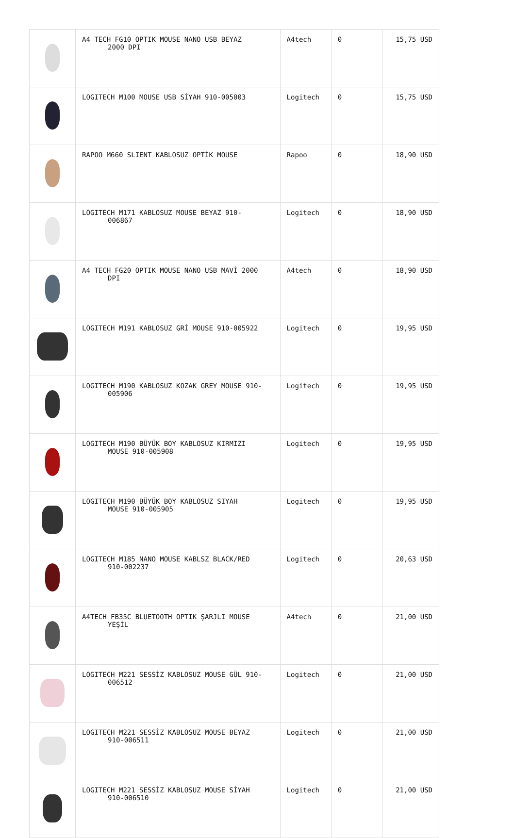| | A4 TECH FG10 OPTIK MOUSE NANO USB BEYAZ 2000 DPI | A4tech | 0 | 15,75 USD |
| | LOGITECH M100 MOUSE USB SİYAH 910-005003 | Logitech | 0 | 15,75 USD |
| | RAPOO M660 SLIENT KABLOSUZ OPTİK MOUSE | Rapoo | 0 | 18,90 USD |
| | LOGITECH M171 KABLOSUZ MOUSE BEYAZ 910- 006867 | Logitech | 0 | 18,90 USD |
| | A4 TECH FG20 OPTIK MOUSE NANO USB MAVİ 2000 DPI | A4tech | 0 | 18,90 USD |
| | LOGITECH M191 KABLOSUZ GRİ MOUSE 910-005922 | Logitech | 0 | 19,95 USD |
| | LOGITECH M190 KABLOSUZ KOZAK GREY MOUSE 910- 005906 | Logitech | 0 | 19,95 USD |
| | LOGITECH M190 BÜYÜK BOY KABLOSUZ KIRMIZI MOUSE 910-005908 | Logitech | 0 | 19,95 USD |
| | LOGITECH M190 BÜYÜK BOY KABLOSUZ SIYAH MOUSE 910-005905 | Logitech | 0 | 19,95 USD |
| | LOGITECH M185 NANO MOUSE KABLSZ BLACK/RED 910-002237 | Logitech | 0 | 20,63 USD |
| | A4TECH FB35C BLUETOOTH OPTIK ŞARJLI MOUSE YEŞİL | A4tech | 0 | 21,00 USD |
| | LOGITECH M221 SESSİZ KABLOSUZ MOUSE GÜL 910- 006512 | Logitech | 0 | 21,00 USD |
| | LOGITECH M221 SESSİZ KABLOSUZ MOUSE BEYAZ 910-006511 | Logitech | 0 | 21,00 USD |
| | LOGITECH M221 SESSİZ KABLOSUZ MOUSE SİYAH 910-006510 | Logitech | 0 | 21,00 USD |